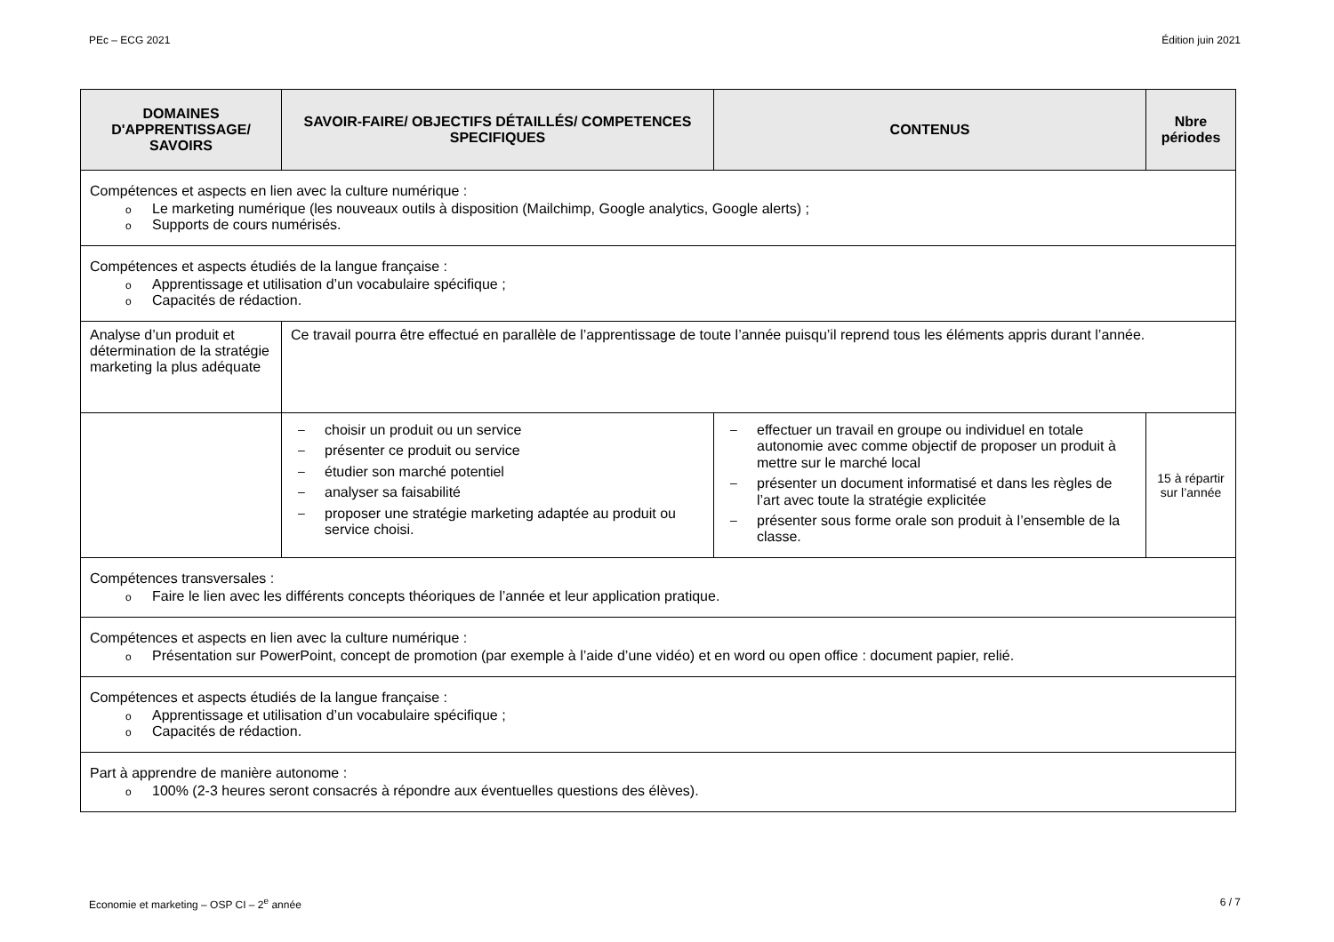PEc – ECG 2021 Édition juin 2021
| DOMAINES D'APPRENTISSAGE/ SAVOIRS | SAVOIR-FAIRE/ OBJECTIFS DÉTAILLÉS/ COMPETENCES SPECIFIQUES | CONTENUS | Nbre périodes |
| --- | --- | --- | --- |
| Compétences et aspects en lien avec la culture numérique : o Le marketing numérique (les nouveaux outils à disposition (Mailchimp, Google analytics, Google alerts) ; o Supports de cours numérisés. | | | |
| Compétences et aspects étudiés de la langue française : o Apprentissage et utilisation d’un vocabulaire spécifique ; o Capacités de rédaction. | | | |
| Analyse d’un produit et détermination de la stratégie marketing la plus adéquate | Ce travail pourra être effectué en parallèle de l’apprentissage de toute l’année puisqu’il reprend tous les éléments appris durant l’année. | | |
| | – choisir un produit ou un service – présenter ce produit ou service – étudier son marché potentiel – analyser sa faisabilité – proposer une stratégie marketing adaptée au produit ou service choisi. | – effectuer un travail en groupe ou individuel en totale autonomie avec comme objectif de proposer un produit à mettre sur le marché local – présenter un document informatisé et dans les règles de l’art avec toute la stratégie explicitée – présenter sous forme orale son produit à l’ensemble de la classe. | 15 à répartir sur l’année |
| Compétences transversales : o Faire le lien avec les différents concepts théoriques de l’année et leur application pratique. | | | |
| Compétences et aspects en lien avec la culture numérique : o Présentation sur PowerPoint, concept de promotion (par exemple à l’aide d’une vidéo) et en word ou open office : document papier, relié. | | | |
| Compétences et aspects étudiés de la langue française : o Apprentissage et utilisation d’un vocabulaire spécifique ; o Capacités de rédaction. | | | |
| Part à apprendre de manière autonome : o 100% (2-3 heures seront consacrés à répondre aux éventuelles questions des élèves). | | | |
Economie et marketing – OSP CI – 2<sup>e</sup> année 6 / 7